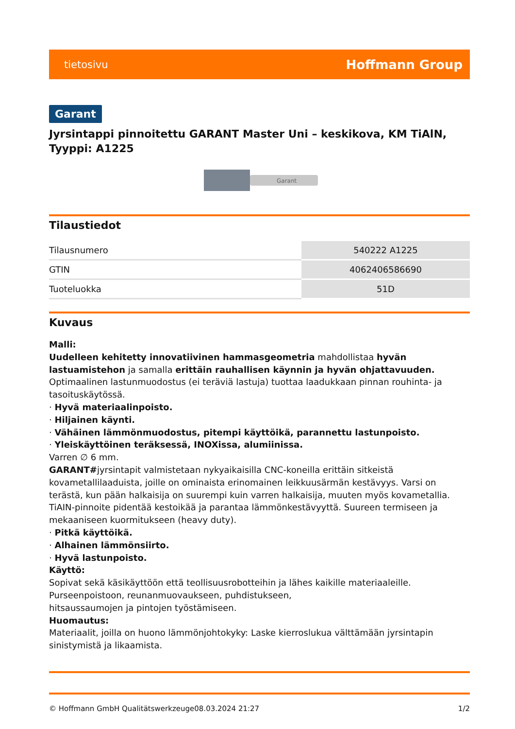tietosivu Hoffmann Group
Garant
Jyrsintappi pinnoitettu GARANT Master Uni – keskikova, KM TiAlN, Tyyppi: A1225
Garant
Tilaustiedot
| Tilausnumero | 540222 A1225 |
| GTIN | 4062406586690 |
| Tuoteluokka | 51D |
Kuvaus
Malli:
Uudelleen kehitetty innovatiivinen hammasgeometria mahdollistaa hyvän lastuamistehon ja samalla erittäin rauhallisen käynnin ja hyvän ohjattavuuden. Optimaalinen lastunmuodostus (ei teräviä lastuja) tuottaa laadukkaan pinnan rouhinta- ja tasoituskäytössä.
· Hyvä materiaalinpoisto.
· Hiljainen käynti.
· Vähäinen lämmönmuodostus, pitempi käyttöikä, parannettu lastunpoisto.
· Yleiskäyttöinen teräksessä, INOXissa, alumiinissa.
Varren ∅ 6 mm.
GARANT#jyrsintapit valmistetaan nykyaikaisilla CNC-koneilla erittäin sitkeistä kovametallilaaduista, joille on ominaista erinomainen leikkuusärmän kestävyys. Varsi on terästä, kun pään halkaisija on suurempi kuin varren halkaisija, muuten myös kovametallia. TiAIN-pinnoite pidentää kestoikää ja parantaa lämmönkestävyyttä. Suureen termiseen ja mekaaniseen kuormitukseen (heavy duty).
· Pitkä käyttöikä.
· Alhainen lämmönsiirto.
· Hyvä lastunpoisto.
Käyttö:
Sopivat sekä käsikäyttöön että teollisuusrobotteihin ja lähes kaikille materiaaleille. Purseenpoistoon, reunanmuovaukseen, puhdistukseen,
hitsaussaumojen ja pintojen työstämiseen.
Huomautus:
Materiaalit, joilla on huono lämmönjohtokyky: Laske kierroslukua välttämään jyrsintapin sinistymistä ja likaamista.
© Hoffmann GmbH Qualitätswerkzeuge 08.03.2024 21:27 1/2